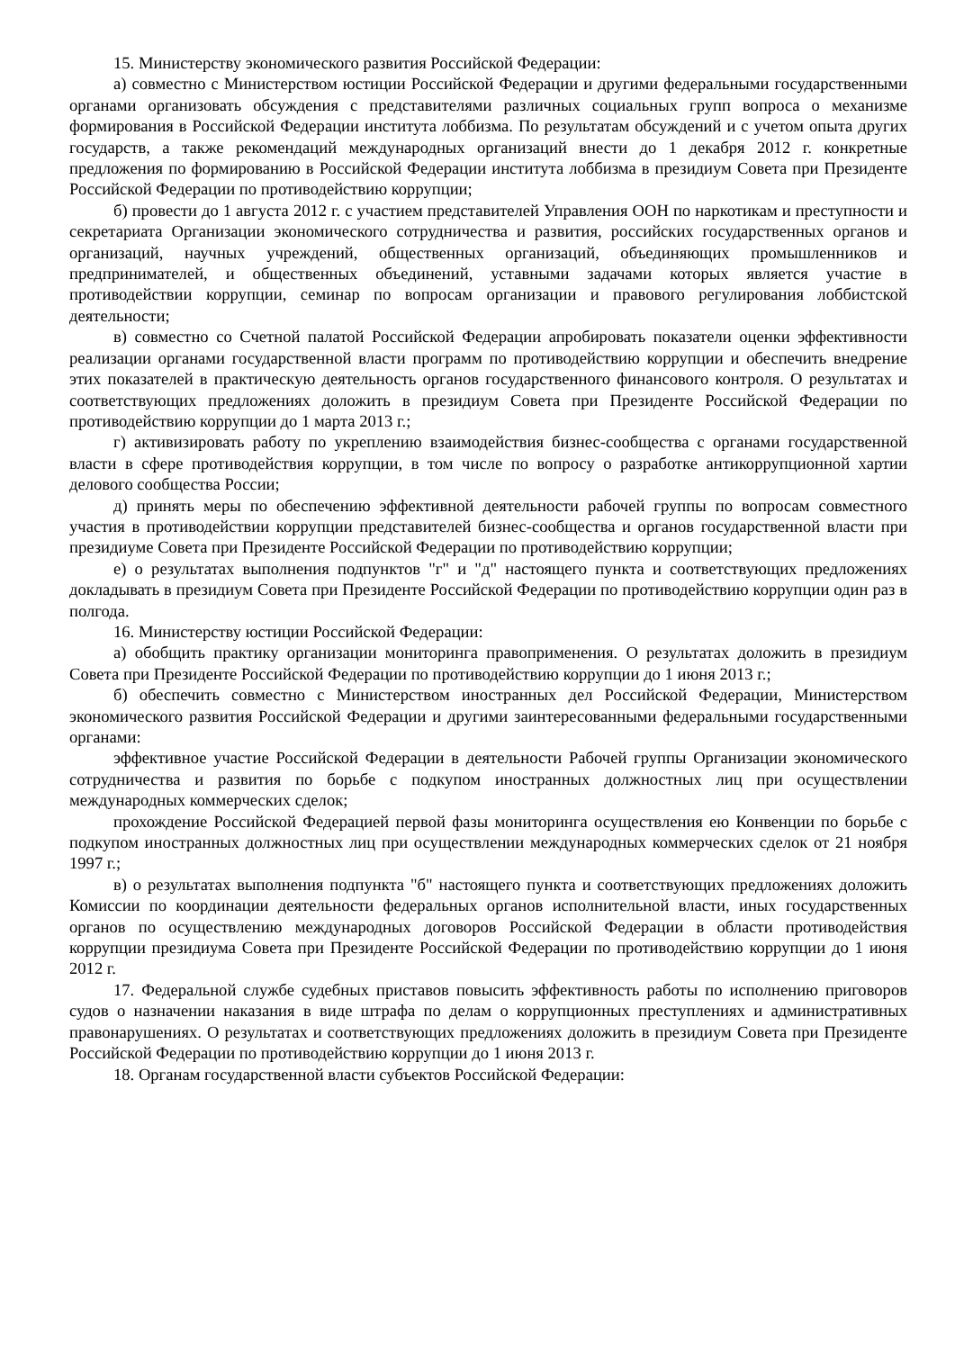15. Министерству экономического развития Российской Федерации:
а) совместно с Министерством юстиции Российской Федерации и другими федеральными государственными органами организовать обсуждения с представителями различных социальных групп вопроса о механизме формирования в Российской Федерации института лоббизма. По результатам обсуждений и с учетом опыта других государств, а также рекомендаций международных организаций внести до 1 декабря 2012 г. конкретные предложения по формированию в Российской Федерации института лоббизма в президиум Совета при Президенте Российской Федерации по противодействию коррупции;
б) провести до 1 августа 2012 г. с участием представителей Управления ООН по наркотикам и преступности и секретариата Организации экономического сотрудничества и развития, российских государственных органов и организаций, научных учреждений, общественных организаций, объединяющих промышленников и предпринимателей, и общественных объединений, уставными задачами которых является участие в противодействии коррупции, семинар по вопросам организации и правового регулирования лоббистской деятельности;
в) совместно со Счетной палатой Российской Федерации апробировать показатели оценки эффективности реализации органами государственной власти программ по противодействию коррупции и обеспечить внедрение этих показателей в практическую деятельность органов государственного финансового контроля. О результатах и соответствующих предложениях доложить в президиум Совета при Президенте Российской Федерации по противодействию коррупции до 1 марта 2013 г.;
г) активизировать работу по укреплению взаимодействия бизнес-сообщества с органами государственной власти в сфере противодействия коррупции, в том числе по вопросу о разработке антикоррупционной хартии делового сообщества России;
д) принять меры по обеспечению эффективной деятельности рабочей группы по вопросам совместного участия в противодействии коррупции представителей бизнес-сообщества и органов государственной власти при президиуме Совета при Президенте Российской Федерации по противодействию коррупции;
е) о результатах выполнения подпунктов "г" и "д" настоящего пункта и соответствующих предложениях докладывать в президиум Совета при Президенте Российской Федерации по противодействию коррупции один раз в полгода.
16. Министерству юстиции Российской Федерации:
а) обобщить практику организации мониторинга правоприменения. О результатах доложить в президиум Совета при Президенте Российской Федерации по противодействию коррупции до 1 июня 2013 г.;
б) обеспечить совместно с Министерством иностранных дел Российской Федерации, Министерством экономического развития Российской Федерации и другими заинтересованными федеральными государственными органами:
эффективное участие Российской Федерации в деятельности Рабочей группы Организации экономического сотрудничества и развития по борьбе с подкупом иностранных должностных лиц при осуществлении международных коммерческих сделок;
прохождение Российской Федерацией первой фазы мониторинга осуществления ею Конвенции по борьбе с подкупом иностранных должностных лиц при осуществлении международных коммерческих сделок от 21 ноября 1997 г.;
в) о результатах выполнения подпункта "б" настоящего пункта и соответствующих предложениях доложить Комиссии по координации деятельности федеральных органов исполнительной власти, иных государственных органов по осуществлению международных договоров Российской Федерации в области противодействия коррупции президиума Совета при Президенте Российской Федерации по противодействию коррупции до 1 июня 2012 г.
17. Федеральной службе судебных приставов повысить эффективность работы по исполнению приговоров судов о назначении наказания в виде штрафа по делам о коррупционных преступлениях и административных правонарушениях. О результатах и соответствующих предложениях доложить в президиум Совета при Президенте Российской Федерации по противодействию коррупции до 1 июня 2013 г.
18. Органам государственной власти субъектов Российской Федерации: